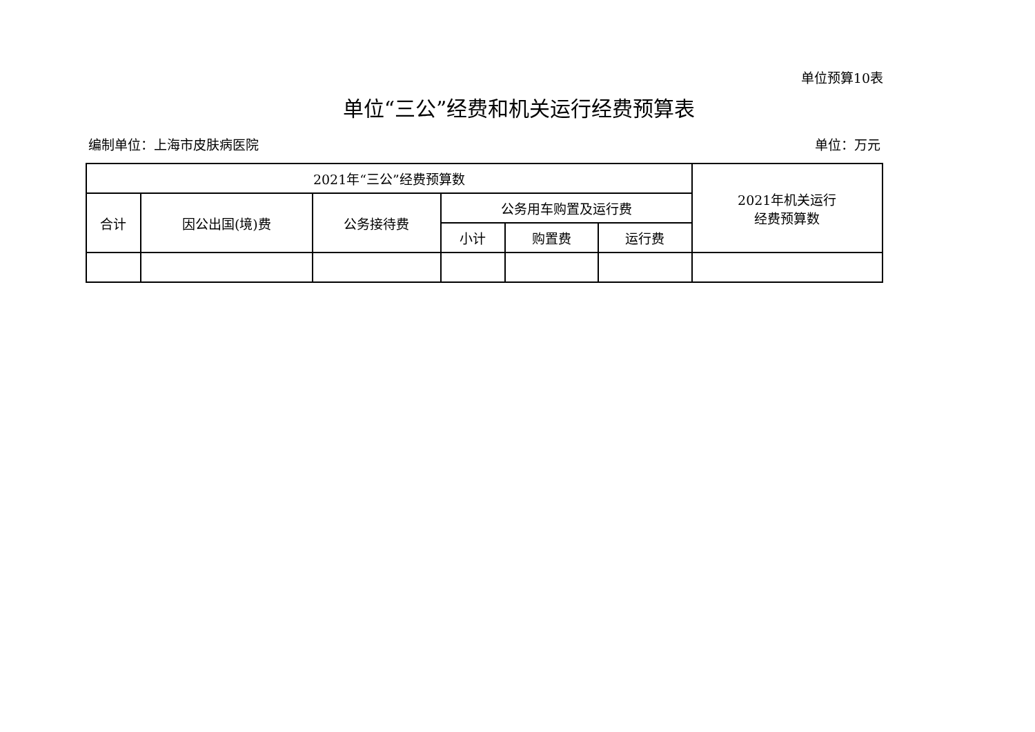单位预算10表
单位“三公”经费和机关运行经费预算表
编制单位：上海市皮肤病医院 单位：万元
| 2021年“三公”经费预算数 | | | | | | 2021年机关运行 经费预算数 |
| --- | --- | --- | --- | --- | --- | --- |
| 合计 | 因公出国(境)费 | 公务接待费 | 公务用车购置及运行费 | | | |
| | | | 小计 | 购置费 | 运行费 | |